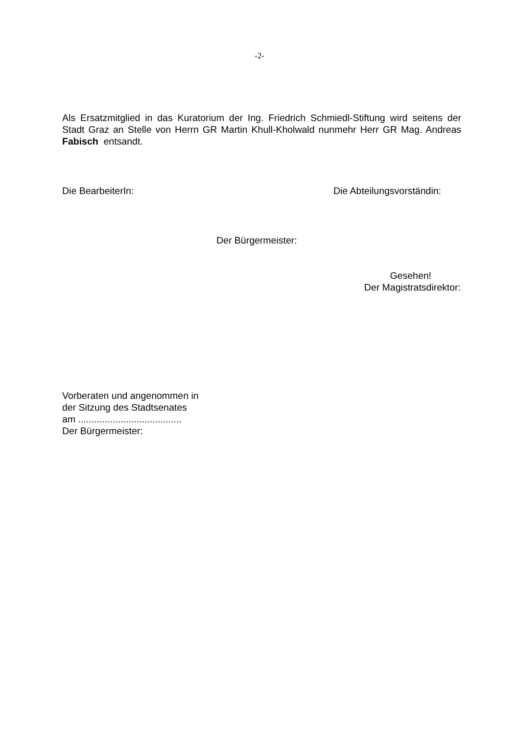-2-
Als Ersatzmitglied in das Kuratorium der Ing. Friedrich Schmiedl-Stiftung wird seitens der Stadt Graz an Stelle von Herrn GR Martin Khull-Kholwald nunmehr Herr GR Mag. Andreas Fabisch entsandt.
Die BearbeiterIn: Die Abteilungsvorständin:
Der Bürgermeister:
Gesehen!
Der Magistratsdirektor:
Vorberaten und angenommen in
der Sitzung des Stadtsenates
am .......................................
Der Bürgermeister: